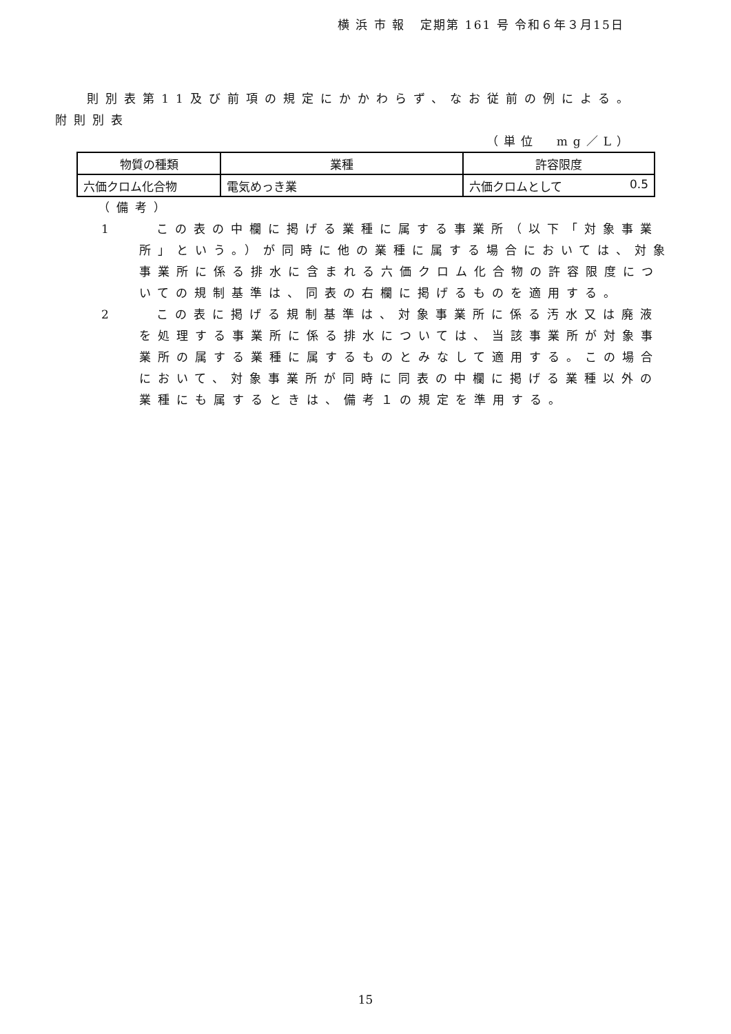横 浜 市 報 定期第 161 号 令和６年３月15日
則別表第11及び前項の規定にかかわらず、なお従前の例による。
附則別表
（単位 mg／L）
| 物質の種類 | 業種 | 許容限度 |
| --- | --- | --- |
| 六価クロム化合物 | 電気めっき業 | 六価クロムとして 0.5 |
（備考）
1 この表の中欄に掲げる業種に属する事業所（以下「対象事業所」という。）が同時に他の業種に属する場合においては、対象事業所に係る排水に含まれる六価クロム化合物の許容限度についての規制基準は、同表の右欄に掲げるものを適用する。
2 この表に掲げる規制基準は、対象事業所に係る汚水又は廃液を処理する事業所に係る排水については、当該事業所が対象事業所の属する業種に属するものとみなして適用する。この場合において、対象事業所が同時に同表の中欄に掲げる業種以外の業種にも属するときは、備考１の規定を準用する。
15